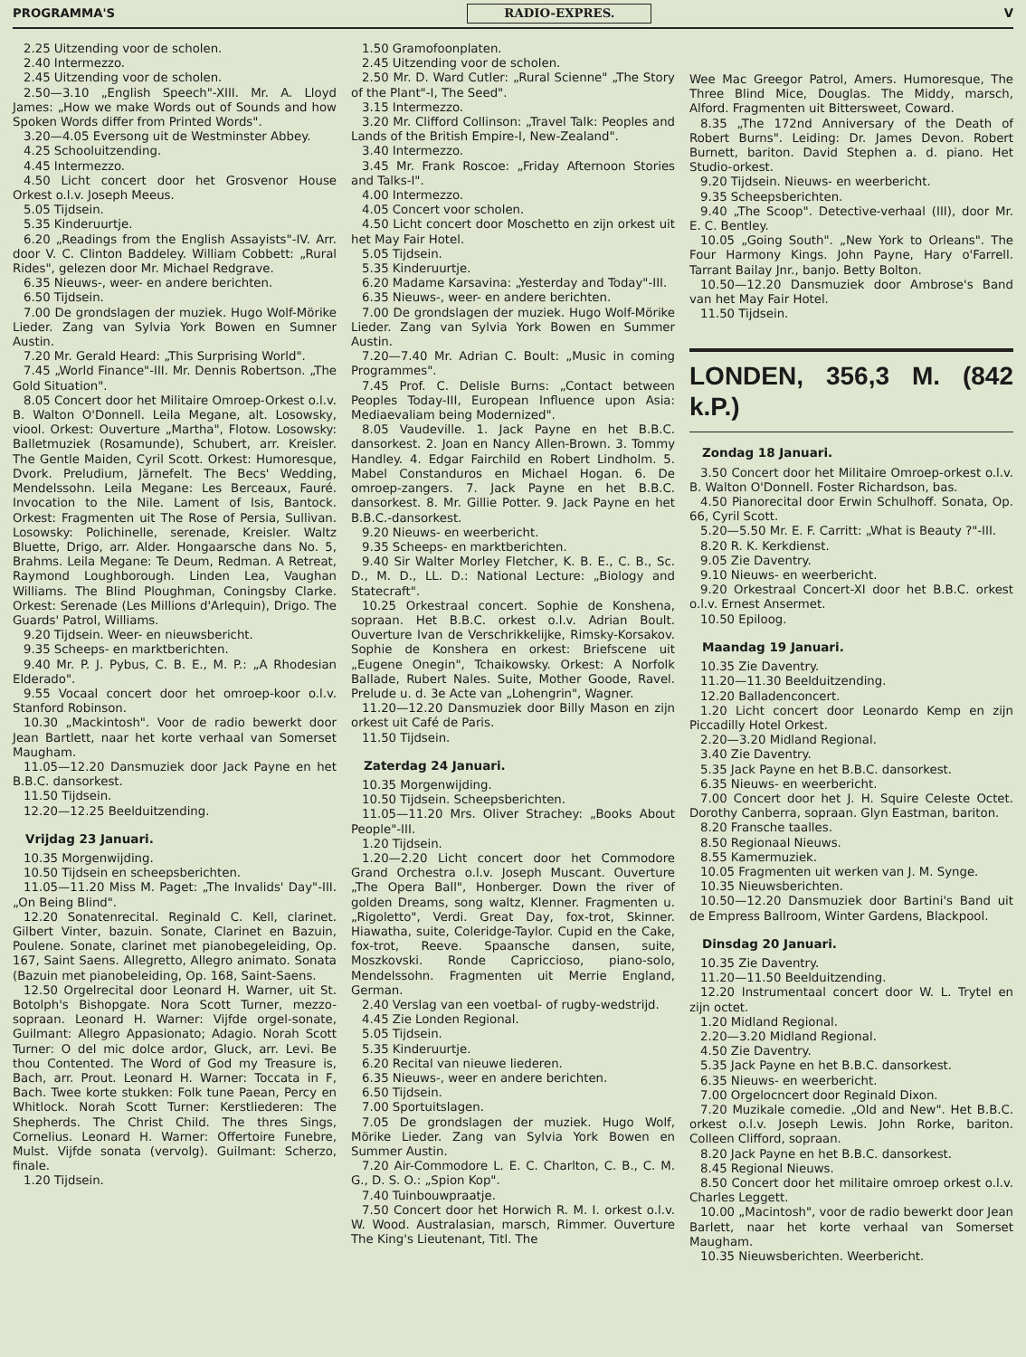PROGRAMMA'S RADIO-EXPRES. V
2.25 Uitzending voor de scholen.
2.40 Intermezzo.
2.45 Uitzending voor de scholen.
2.50—3.10 „English Speech"-XIII. Mr. A. Lloyd James: „How we make Words out of Sounds and how Spoken Words differ from Printed Words".
3.20—4.05 Eversong uit de Westminster Abbey.
4.25 Schooluitzending.
4.45 Intermezzo.
4.50 Licht concert door het Grosvenor House Orkest o.l.v. Joseph Meeus.
5.05 Tijdsein.
5.35 Kinderuurtje.
6.20 „Readings from the English Assayists"-IV. Arr. door V. C. Clinton Baddeley. William Cobbett: „Rural Rides", gelezen door Mr. Michael Redgrave.
6.35 Nieuws-, weer- en andere berichten.
6.50 Tijdsein.
7.00 De grondslagen der muziek. Hugo Wolf-Mörike Lieder. Zang van Sylvia York Bowen en Sumner Austin.
7.20 Mr. Gerald Heard: „This Surprising World".
7.45 „World Finance"-III. Mr. Dennis Robertson. „The Gold Situation".
8.05 Concert door het Militaire Omroep-Orkest o.l.v. B. Walton O'Donnell. Leila Megane, alt. Losowsky, viool. Orkest: Ouverture „Martha", Flotow. Losowsky: Balletmuziek (Rosamunde), Schubert, arr. Kreisler. The Gentle Maiden, Cyril Scott. Orkest: Humoresque, Dvork. Preludium, Järnefelt. The Becs' Wedding, Mendelssohn. Leila Megane: Les Berceaux, Fauré. Invocation to the Nile. Lament of Isis, Bantock. Orkest: Fragmenten uit The Rose of Persia, Sullivan. Losowsky: Polichinelle, serenade, Kreisler. Waltz Bluette, Drigo, arr. Alder. Hongaarsche dans No. 5, Brahms. Leila Megane: Te Deum, Redman. A Retreat, Raymond Loughborough. Linden Lea, Vaughan Williams. The Blind Ploughman, Coningsby Clarke. Orkest: Serenade (Les Millions d'Arlequin), Drigo. The Guards' Patrol, Williams.
9.20 Tijdsein. Weer- en nieuwsbericht.
9.35 Scheeps- en marktberichten.
9.40 Mr. P. J. Pybus, C. B. E., M. P.: „A Rhodesian Elderado".
9.55 Vocaal concert door het omroep-koor o.l.v. Stanford Robinson.
10.30 „Mackintosh". Voor de radio bewerkt door Jean Bartlett, naar het korte verhaal van Somerset Maugham.
11.05—12.20 Dansmuziek door Jack Payne en het B.B.C. dansorkest.
11.50 Tijdsein.
12.20—12.25 Beelduitzending.
Vrijdag 23 Januari.
10.35 Morgenwijding.
10.50 Tijdsein en scheepsberichten.
11.05—11.20 Miss M. Paget: „The Invalids' Day"-III. „On Being Blind".
12.20 Sonatenrecital. Reginald C. Kell, clarinet. Gilbert Vinter, bazuin. Sonate, Clarinet en Bazuin, Poulene. Sonate, clarinet met pianobegeleiding, Op. 167, Saint Saens. Allegretto, Allegro animato. Sonata (Bazuin met pianobeleiding, Op. 168, Saint-Saens.
12.50 Orgelrecital door Leonard H. Warner, uit St. Botolph's Bishopgate. Nora Scott Turner, mezzo-sopraan. Leonard H. Warner: Vijfde orgel-sonate, Guilmant: Allegro Appasionato; Adagio. Norah Scott Turner: O del mic dolce ardor, Gluck, arr. Levi. Be thou Contented. The Word of God my Treasure is, Bach, arr. Prout. Leonard H. Warner: Toccata in F, Bach. Twee korte stukken: Folk tune Paean, Percy en Whitlock. Norah Scott Turner: Kerstliederen: The Shepherds. The Christ Child. The thres Sings, Cornelius. Leonard H. Warner: Offertoire Funebre, Mulst. Vijfde sonata (vervolg). Guilmant: Scherzo, finale.
1.20 Tijdsein.
1.50 Gramofoonplaten.
2.45 Uitzending voor de scholen.
2.50 Mr. D. Ward Cutler: „Rural Scienne" „The Story of the Plant"-I, The Seed".
3.15 Intermezzo.
3.20 Mr. Clifford Collinson: „Travel Talk: Peoples and Lands of the British Empire-I, New-Zealand".
3.40 Intermezzo.
3.45 Mr. Frank Roscoe: „Friday Afternoon Stories and Talks-I".
4.00 Intermezzo.
4.05 Concert voor scholen.
4.50 Licht concert door Moschetto en zijn orkest uit het May Fair Hotel.
5.05 Tijdsein.
5.35 Kinderuurtje.
6.20 Madame Karsavina: „Yesterday and Today"-III.
6.35 Nieuws-, weer- en andere berichten.
7.00 De grondslagen der muziek. Hugo Wolf-Mörike Lieder. Zang van Sylvia York Bowen en Summer Austin.
7.20—7.40 Mr. Adrian C. Boult: „Music in coming Programmes".
7.45 Prof. C. Delisle Burns: „Contact between Peoples Today-III, European Influence upon Asia: Mediaevaliam being Modernized".
8.05 Vaudeville. 1. Jack Payne en het B.B.C. dansorkest. 2. Joan en Nancy Allen-Brown. 3. Tommy Handley. 4. Edgar Fairchild en Robert Lindholm. 5. Mabel Constanduros en Michael Hogan. 6. De omroep-zangers. 7. Jack Payne en het B.B.C. dansorkest. 8. Mr. Gillie Potter. 9. Jack Payne en het B.B.C.-dansorkest.
9.20 Nieuws- en weerbericht.
9.35 Scheeps- en marktberichten.
9.40 Sir Walter Morley Fletcher, K. B. E., C. B., Sc. D., M. D., LL. D.: National Lecture: „Biology and Statecraft".
10.25 Orkestraal concert. Sophie de Konshena, sopraan. Het B.B.C. orkest o.l.v. Adrian Boult. Ouverture Ivan de Verschrikkelijke, Rimsky-Korsakov. Sophie de Konshera en orkest: Briefscene uit „Eugene Onegin", Tchaikowsky. Orkest: A Norfolk Ballade, Rubert Nales. Suite, Mother Goode, Ravel. Prelude u. d. 3e Acte van „Lohengrin", Wagner.
11.20—12.20 Dansmuziek door Billy Mason en zijn orkest uit Café de Paris.
11.50 Tijdsein.
Zaterdag 24 Januari.
10.35 Morgenwijding.
10.50 Tijdsein. Scheepsberichten.
11.05—11.20 Mrs. Oliver Strachey: „Books About People"-III.
1.20 Tijdsein.
1.20—2.20 Licht concert door het Commodore Grand Orchestra o.l.v. Joseph Muscant. Ouverture „The Opera Ball", Honberger. Down the river of golden Dreams, song waltz, Klenner. Fragmenten u. „Rigoletto", Verdi. Great Day, fox-trot, Skinner. Hiawatha, suite, Coleridge-Taylor. Cupid en the Cake, fox-trot, Reeve. Spaansche dansen, suite, Moszkovski. Ronde Capriccioso, piano-solo, Mendelssohn. Fragmenten uit Merrie England, German.
2.40 Verslag van een voetbal- of rugby-wedstrijd.
4.45 Zie Londen Regional.
5.05 Tijdsein.
5.35 Kinderuurtje.
6.20 Recital van nieuwe liederen.
6.35 Nieuws-, weer en andere berichten.
6.50 Tijdsein.
7.00 Sportuitslagen.
7.05 De grondslagen der muziek. Hugo Wolf, Mörike Lieder. Zang van Sylvia York Bowen en Summer Austin.
7.20 Air-Commodore L. E. C. Charlton, C. B., C. M. G., D. S. O.: „Spion Kop".
7.40 Tuinbouwpraatje.
7.50 Concert door het Horwich R. M. I. orkest o.l.v. W. Wood. Australasian, marsch, Rimmer. Ouverture The King's Lieutenant, Titl. The
Wee Mac Greegor Patrol, Amers. Humoresque, The Three Blind Mice, Douglas. The Middy, marsch, Alford. Fragmenten uit Bittersweet, Coward.
8.35 „The 172nd Anniversary of the Death of Robert Burns". Leiding: Dr. James Devon. Robert Burnett, bariton. David Stephen a. d. piano. Het Studio-orkest.
9.20 Tijdsein. Nieuws- en weerbericht.
9.35 Scheepsberichten.
9.40 „The Scoop". Detective-verhaal (III), door Mr. E. C. Bentley.
10.05 „Going South". „New York to Orleans". The Four Harmony Kings. John Payne, Hary o'Farrell. Tarrant Bailay Jnr., banjo. Betty Bolton.
10.50—12.20 Dansmuziek door Ambrose's Band van het May Fair Hotel.
11.50 Tijdsein.
LONDEN, 356,3 M. (842 k.P.)
Zondag 18 Januari.
3.50 Concert door het Militaire Omroep-orkest o.l.v. B. Walton O'Donnell. Foster Richardson, bas.
4.50 Pianorecital door Erwin Schulhoff. Sonata, Op. 66, Cyril Scott.
5.20—5.50 Mr. E. F. Carritt: „What is Beauty ?"-III.
8.20 R. K. Kerkdienst.
9.05 Zie Daventry.
9.10 Nieuws- en weerbericht.
9.20 Orkestraal Concert-XI door het B.B.C. orkest o.l.v. Ernest Ansermet.
10.50 Epiloog.
Maandag 19 Januari.
10.35 Zie Daventry.
11.20—11.30 Beelduitzending.
12.20 Balladenconcert.
1.20 Licht concert door Leonardo Kemp en zijn Piccadilly Hotel Orkest.
2.20—3.20 Midland Regional.
3.40 Zie Daventry.
5.35 Jack Payne en het B.B.C. dansorkest.
6.35 Nieuws- en weerbericht.
7.00 Concert door het J. H. Squire Celeste Octet. Dorothy Canberra, sopraan. Glyn Eastman, bariton.
8.20 Fransche taalles.
8.50 Regionaal Nieuws.
8.55 Kamermuziek.
10.05 Fragmenten uit werken van J. M. Synge.
10.35 Nieuwsberichten.
10.50—12.20 Dansmuziek door Bartini's Band uit de Empress Ballroom, Winter Gardens, Blackpool.
Dinsdag 20 Januari.
10.35 Zie Daventry.
11.20—11.50 Beelduitzending.
12.20 Instrumentaal concert door W. L. Trytel en zijn octet.
1.20 Midland Regional.
2.20—3.20 Midland Regional.
4.50 Zie Daventry.
5.35 Jack Payne en het B.B.C. dansorkest.
6.35 Nieuws- en weerbericht.
7.00 Orgelocncert door Reginald Dixon.
7.20 Muzikale comedie. „Old and New". Het B.B.C. orkest o.l.v. Joseph Lewis. John Rorke, bariton. Colleen Clifford, sopraan.
8.20 Jack Payne en het B.B.C. dansorkest.
8.45 Regional Nieuws.
8.50 Concert door het militaire omroep orkest o.l.v. Charles Leggett.
10.00 „Macintosh", voor de radio bewerkt door Jean Barlett, naar het korte verhaal van Somerset Maugham.
10.35 Nieuwsberichten. Weerbericht.